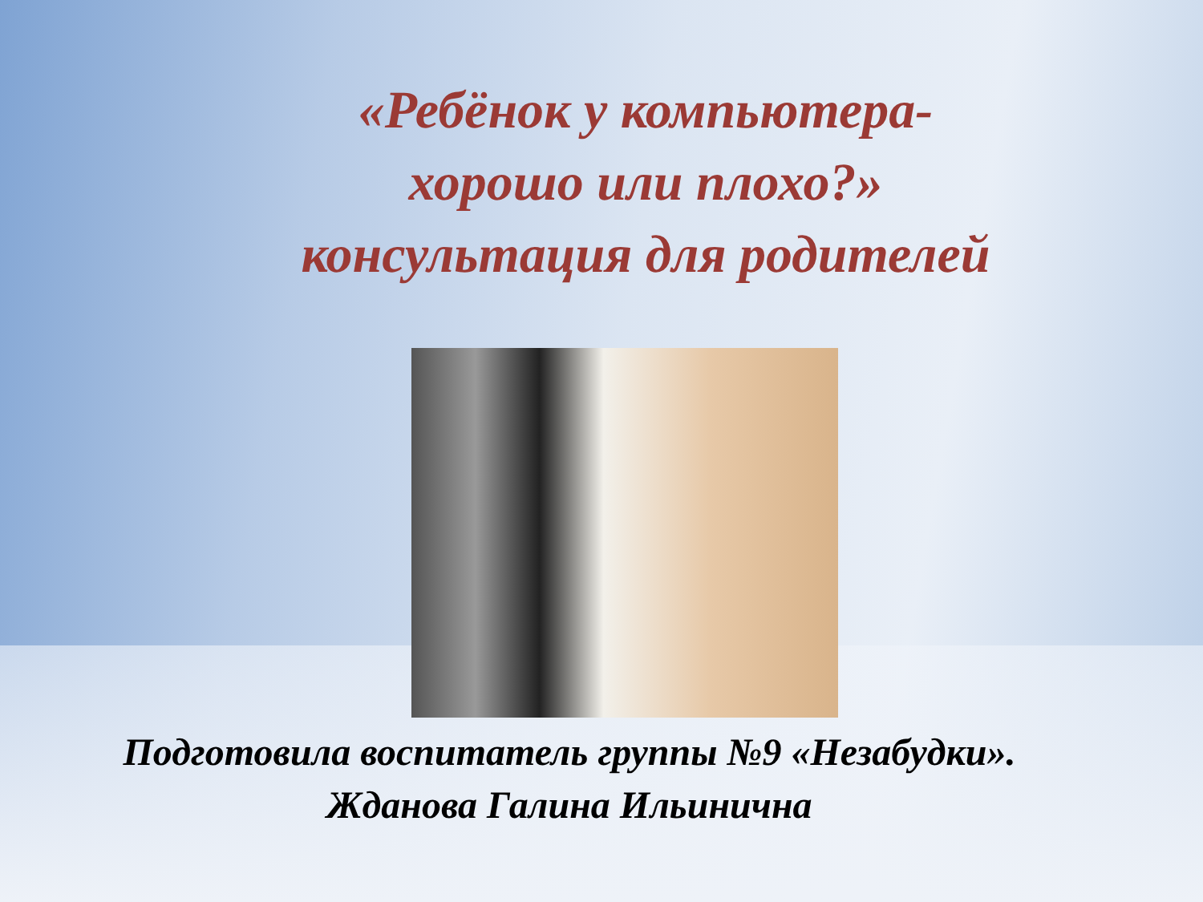«Ребёнок у компьютера-
хорошо или плохо?»
консультация для родителей
Подготовила воспитатель группы №9 «Незабудки».
Жданова Галина Ильинична